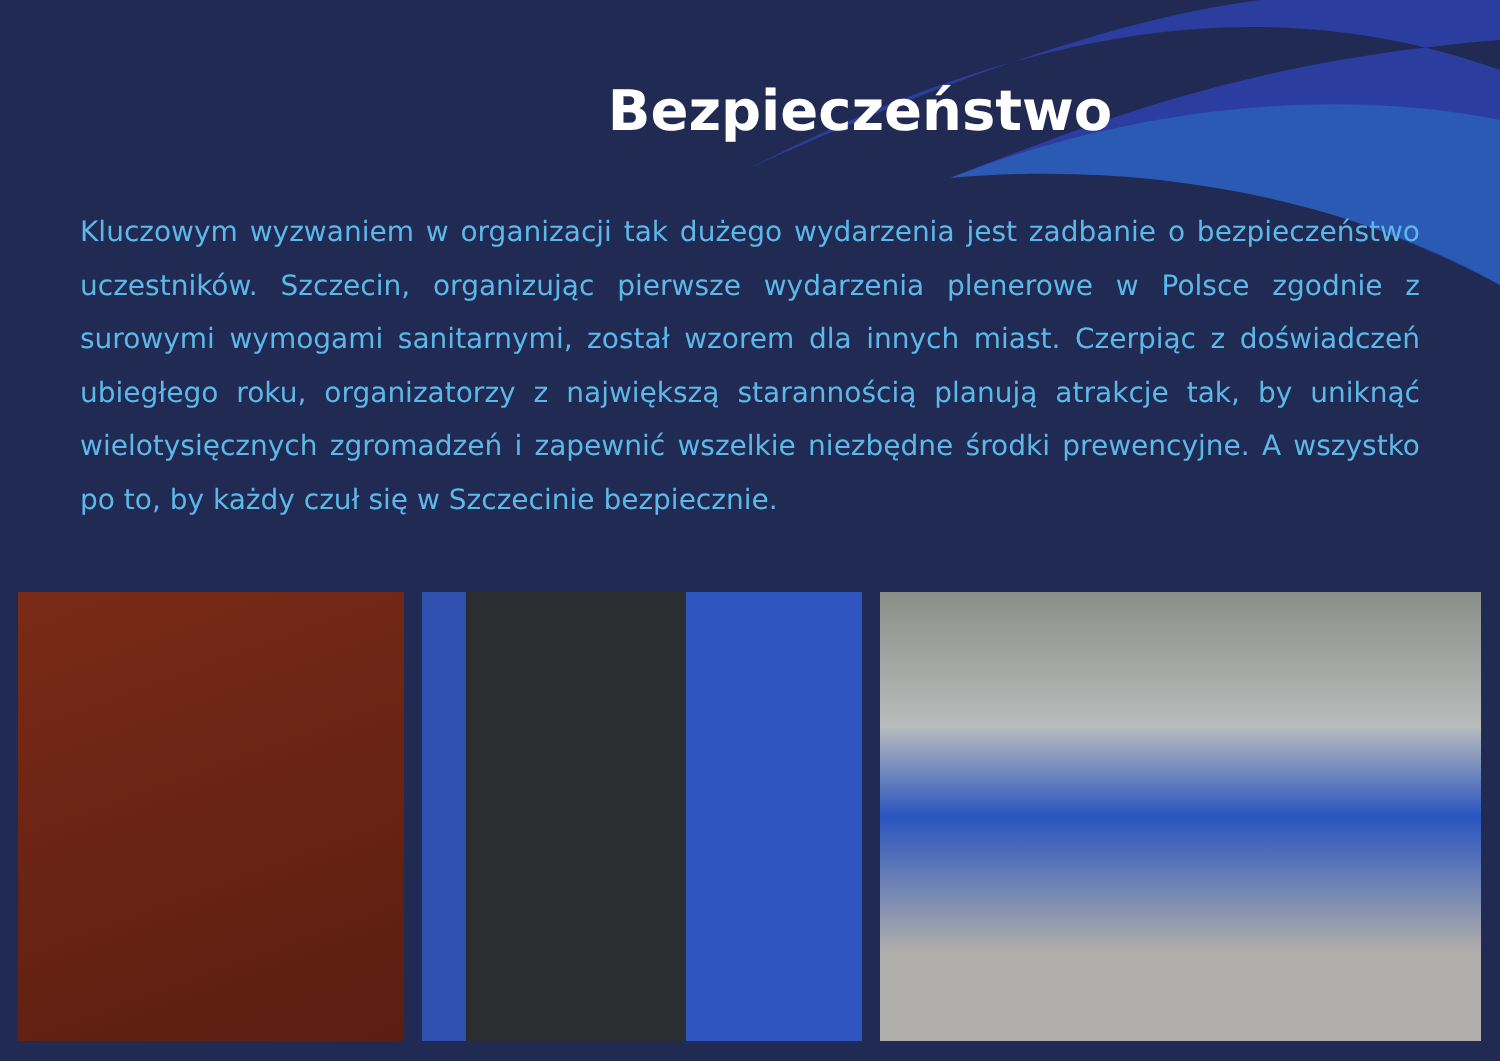Bezpieczeństwo
Kluczowym wyzwaniem w organizacji tak dużego wydarzenia jest zadbanie o bezpieczeństwo uczestników. Szczecin, organizując pierwsze wydarzenia plenerowe w Polsce zgodnie z surowymi wymogami sanitarnymi, został wzorem dla innych miast. Czerpiąc z doświadczeń ubiegłego roku, organizatorzy z największą starannością planują atrakcje tak, by uniknąć wielotysięcznych zgromadzeń i zapewnić wszelkie niezbędne środki prewencyjne. A wszystko po to, by każdy czuł się w Szczecinie bezpiecznie.